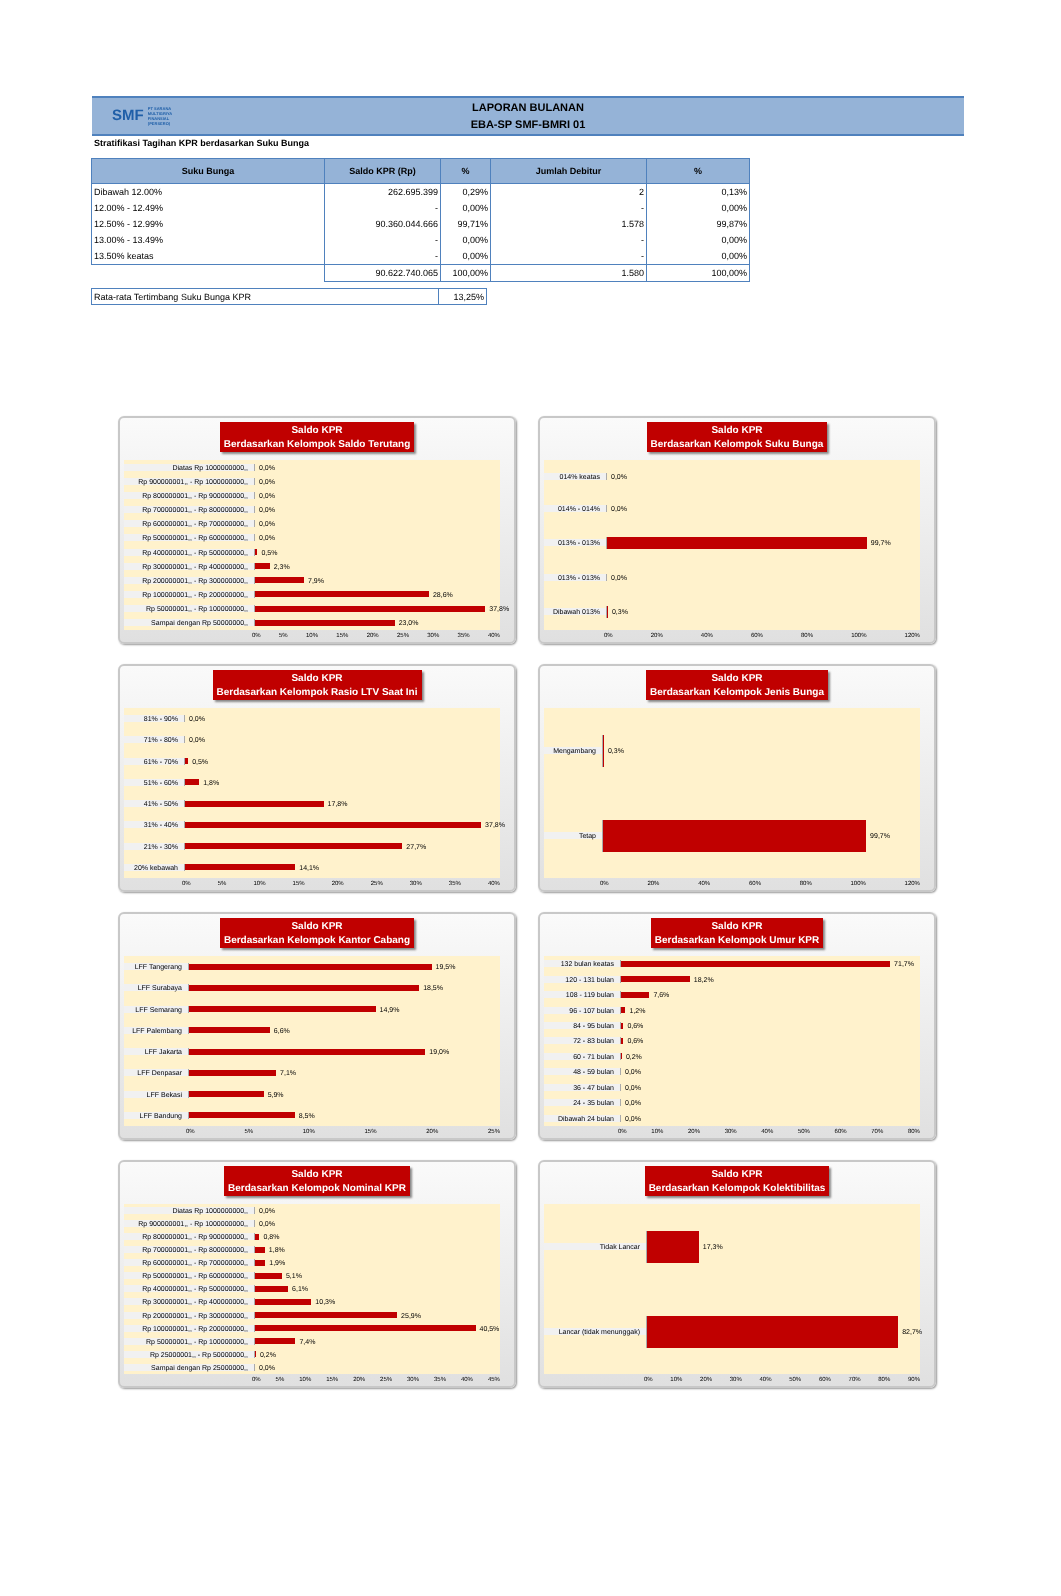SMF PT SARANA MULTIGRIYA FINANSIAL (PERSERO)
LAPORAN BULANAN
EBA-SP SMF-BMRI 01
Stratifikasi Tagihan KPR berdasarkan Suku Bunga
| Suku Bunga | Saldo KPR (Rp) | % | Jumlah Debitur | % |
| --- | --- | --- | --- | --- |
| Dibawah 12.00% | 262.695.399 | 0,29% | 2 | 0,13% |
| 12.00% - 12.49% | - | 0,00% | - | 0,00% |
| 12.50% - 12.99% | 90.360.044.666 | 99,71% | 1.578 | 99,87% |
| 13.00% - 13.49% | - | 0,00% | - | 0,00% |
| 13.50% keatas | - | 0,00% | - | 0,00% |
| | 90.622.740.065 | 100,00% | 1.580 | 100,00% |
| Rata-rata Tertimbang Suku Bunga KPR | 13,25% |
Saldo KPR
Berdasarkan Kelompok Saldo Terutang
Diatas Rp 1000000000,, 0,0%
Rp 900000001,, - Rp 1000000000,,
0,0%
Rp 800000001,, - Rp 900000000,,
0,0%
Rp 700000001,, - Rp 800000000,,
0,0%
Rp 600000001,, - Rp 700000000,,
0,0%
Rp 500000001,, - Rp 600000000,,
0,0%
Rp 400000001,, - Rp 500000000,,
0,5%
Rp 300000001,, - Rp 400000000,,
2,3%
Rp 200000001,, - Rp 300000000,,
7,9%
Rp 100000001,, - Rp 200000000,,
28,6%
Rp 50000001,, - Rp 100000000,,
37,8%
Sampai dengan Rp 50000000,, 23,0%
0% 5% 10% 15% 20% 25% 30% 35% 40%
Saldo KPR
Berdasarkan Kelompok Suku Bunga
014% keatas 0,0%
014% - 014% 0,0%
013% - 013% 99,7%
013% - 013% 0,0%
Dibawah 013% 0,3%
0% 20% 40% 60% 80% 100% 120%
Saldo KPR
Berdasarkan Kelompok Rasio LTV Saat Ini
81% - 90% 0,0%
71% - 80% 0,0%
61% - 70% 0,5%
51% - 60% 1,8%
41% - 50% 17,8%
31% - 40% 37,8%
21% - 30% 27,7%
20% kebawah 14,1%
0% 5% 10% 15% 20% 25% 30% 35% 40%
Saldo KPR
Berdasarkan Kelompok Jenis Bunga
Mengambang 0,3%
Tetap 99,7%
0% 20% 40% 60% 80% 100% 120%
Saldo KPR
Berdasarkan Kelompok Kantor Cabang
LFF Tangerang 19,5%
LFF Surabaya 18,5%
LFF Semarang 14,9%
LFF Palembang 6,6%
LFF Jakarta 19,0%
LFF Denpasar 7,1%
LFF Bekasi 5,9%
LFF Bandung 8,5%
0% 5% 10% 15% 20% 25%
Saldo KPR
Berdasarkan Kelompok Umur KPR
132 bulan keatas 71,7%
120 - 131 bulan 18,2%
108 - 119 bulan 7,6%
96 - 107 bulan 1,2%
84 - 95 bulan 0,6%
72 - 83 bulan 0,6%
60 - 71 bulan 0,2%
48 - 59 bulan 0,0%
36 - 47 bulan 0,0%
24 - 35 bulan 0,0%
Dibawah 24 bulan 0,0%
0% 10% 20% 30% 40% 50% 60% 70% 80%
Saldo KPR
Berdasarkan Kelompok Nominal KPR
Diatas Rp 1000000000,, 0,0%
Rp 900000001,, - Rp 1000000000,,
0,0%
Rp 800000001,, - Rp 900000000,,
0,8%
Rp 700000001,, - Rp 800000000,,
1,8%
Rp 600000001,, - Rp 700000000,,
1,9%
Rp 500000001,, - Rp 600000000,,
5,1%
Rp 400000001,, - Rp 500000000,,
6,1%
Rp 300000001,, - Rp 400000000,,
10,3%
Rp 200000001,, - Rp 300000000,,
25,9%
Rp 100000001,, - Rp 200000000,,
40,5%
Rp 50000001,, - Rp 100000000,,
7,4%
Rp 25000001,, - Rp 50000000,, 0,2%
Sampai dengan Rp 25000000,, 0,0%
0% 5% 10% 15% 20% 25% 30% 35% 40% 45%
Saldo KPR
Berdasarkan Kelompok Kolektibilitas
Tidak Lancar 17,3%
Lancar (tidak menunggak)
82,7%
0% 10% 20% 30% 40% 50% 60% 70% 80% 90%